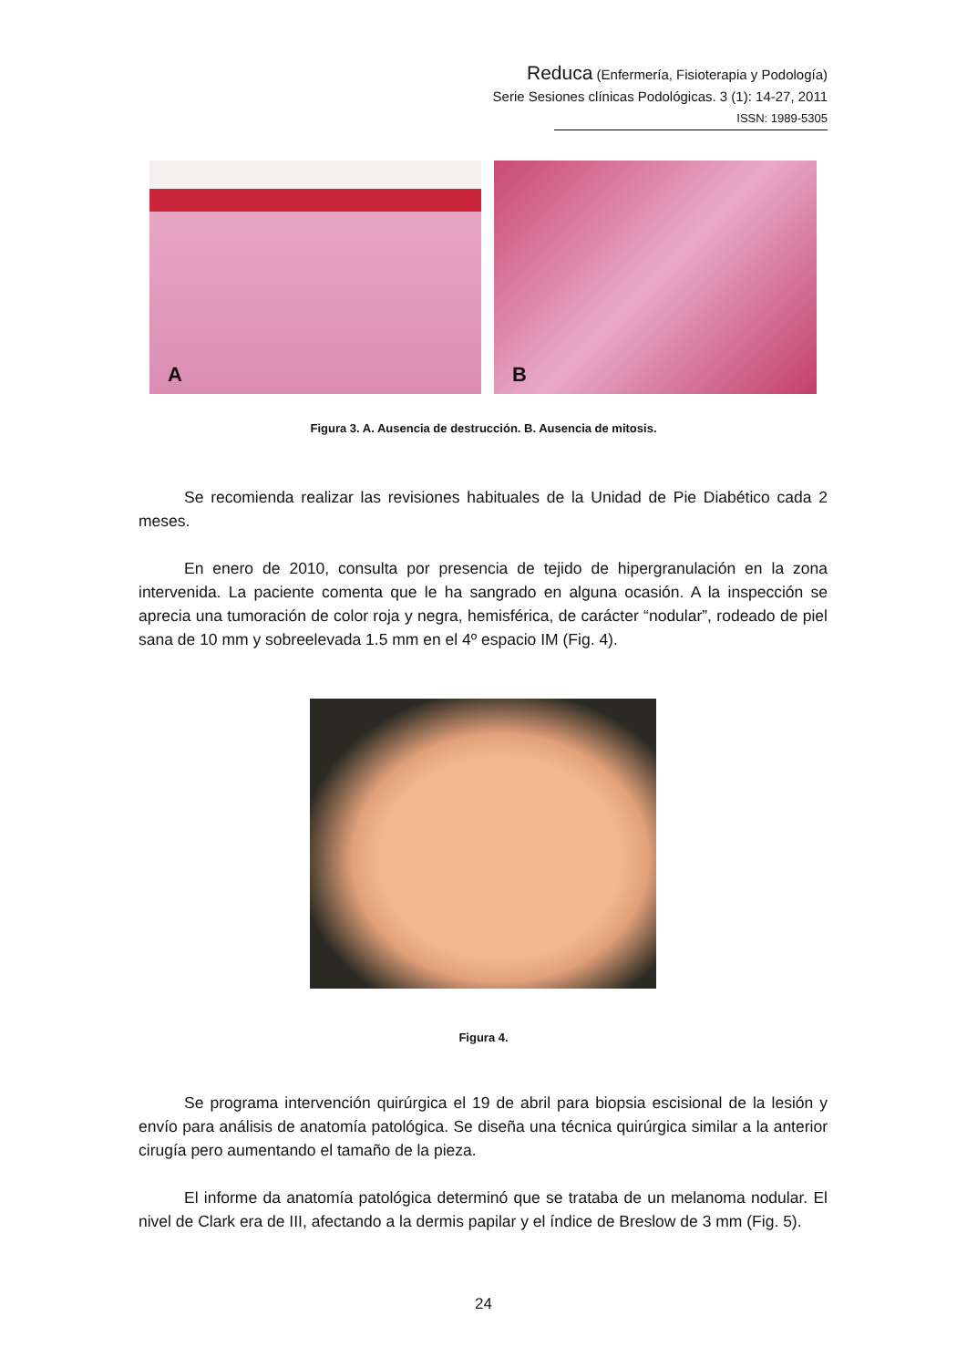Reduca (Enfermería, Fisioterapia y Podología)
Serie Sesiones clínicas Podológicas. 3 (1): 14-27, 2011
ISSN: 1989-5305
A
B
Figura 3. A. Ausencia de destrucción. B. Ausencia de mitosis.
Se recomienda realizar las revisiones habituales de la Unidad de Pie Diabético cada 2 meses.
En enero de 2010, consulta por presencia de tejido de hipergranulación en la zona intervenida. La paciente comenta que le ha sangrado en alguna ocasión. A la inspección se aprecia una tumoración de color roja y negra, hemisférica, de carácter “nodular”, rodeado de piel sana de 10 mm y sobreelevada 1.5 mm en el 4º espacio IM (Fig. 4).
Figura 4.
Se programa intervención quirúrgica el 19 de abril para biopsia escisional de la lesión y envío para análisis de anatomía patológica. Se diseña una técnica quirúrgica similar a la anterior cirugía pero aumentando el tamaño de la pieza.
El informe da anatomía patológica determinó que se trataba de un melanoma nodular. El nivel de Clark era de III, afectando a la dermis papilar y el índice de Breslow de 3 mm (Fig. 5).
24